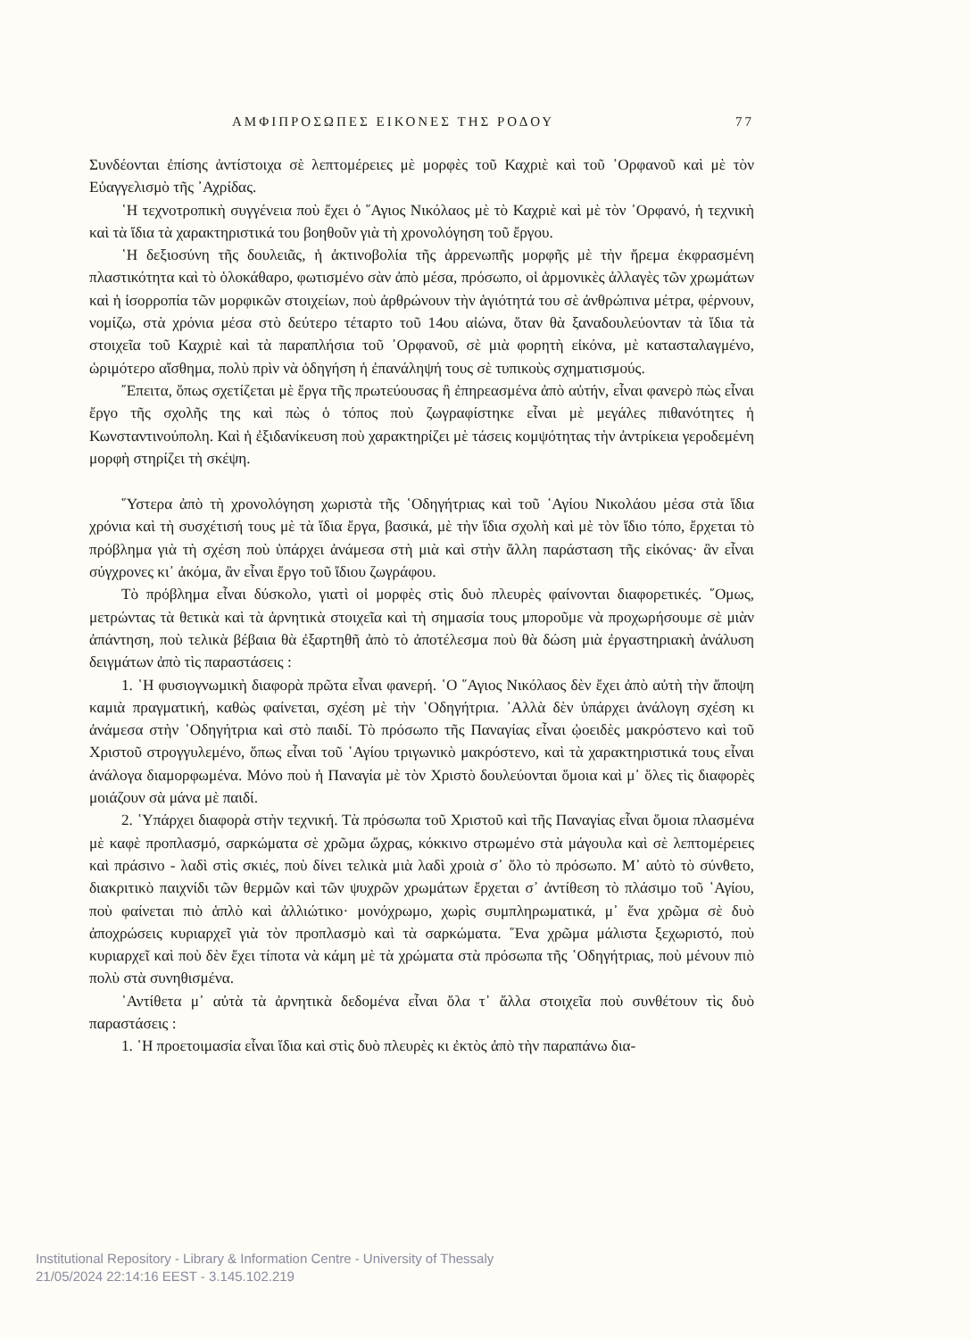ΑΜΦΙΠΡΟΣΩΠΕΣ ΕΙΚΟΝΕΣ ΤΗΣ ΡΟΔΟΥ 77
Συνδέονται ἐπίσης ἀντίστοιχα σὲ λεπτομέρειες μὲ μορφὲς τοῦ Καχριὲ καὶ τοῦ ᾿Ορφανοῦ καὶ μὲ τὸν Εὐαγγελισμὸ τῆς ᾿Αχρίδας.
῾Η τεχνοτροπικὴ συγγένεια ποὺ ἔχει ὁ ῞Αγιος Νικόλαος μὲ τὸ Καχριὲ καὶ μὲ τὸν ᾿Ορφανό, ἡ τεχνικὴ καὶ τὰ ἴδια τὰ χαρακτηριστικά του βοηθοῦν γιὰ τὴ χρονολόγηση τοῦ ἔργου.
῾Η δεξιοσύνη τῆς δουλειᾶς, ἡ ἀκτινοβολία τῆς ἀρρενωπῆς μορφῆς μὲ τὴν ἤρεμα ἐκφρασμένη πλαστικότητα καὶ τὸ ὁλοκάθαρο, φωτισμένο σὰν ἀπὸ μέσα, πρόσωπο, οἱ ἁρμονικὲς ἀλλαγὲς τῶν χρωμάτων καὶ ἡ ἰσορροπία τῶν μορφικῶν στοιχείων, ποὺ ἀρθρώνουν τὴν ἁγιότητά του σὲ ἀνθρώπινα μέτρα, φέρνουν, νομίζω, στὰ χρόνια μέσα στὸ δεύτερο τέταρτο τοῦ 14ου αἰώνα, ὅταν θὰ ξαναδουλεύονταν τὰ ἴδια τὰ στοιχεῖα τοῦ Καχριὲ καὶ τὰ παραπλήσια τοῦ ᾿Ορφανοῦ, σὲ μιὰ φορητὴ εἰκόνα, μὲ κατασταλαγμένο, ὡριμότερο αἴσθημα, πολὺ πρὶν νὰ ὁδηγήση ἡ ἐπανάληψή τους σὲ τυπικοὺς σχηματισμούς.
῎Επειτα, ὅπως σχετίζεται μὲ ἔργα τῆς πρωτεύουσας ἢ ἐπηρεασμένα ἀπὸ αὐτήν, εἶναι φανερὸ πὼς εἶναι ἔργο τῆς σχολῆς της καὶ πὼς ὁ τόπος ποὺ ζωγραφίστηκε εἶναι μὲ μεγάλες πιθανότητες ἡ Κωνσταντινούπολη. Καὶ ἡ ἐξιδανίκευση ποὺ χαρακτηρίζει μὲ τάσεις κομψότητας τὴν ἀντρίκεια γεροδεμένη μορφὴ στηρίζει τὴ σκέψη.
῞Υστερα ἀπὸ τὴ χρονολόγηση χωριστὰ τῆς ῾Οδηγήτριας καὶ τοῦ ῾Αγίου Νικολάου μέσα στὰ ἴδια χρόνια καὶ τὴ συσχέτισή τους μὲ τὰ ἴδια ἔργα, βασικά, μὲ τὴν ἴδια σχολὴ καὶ μὲ τὸν ἴδιο τόπο, ἔρχεται τὸ πρόβλημα γιὰ τὴ σχέση ποὺ ὑπάρχει ἀνάμεσα στὴ μιὰ καὶ στὴν ἄλλη παράσταση τῆς εἰκόνας· ἂν εἶναι σύγχρονες κι᾿ ἀκόμα, ἂν εἶναι ἔργο τοῦ ἴδιου ζωγράφου.
Τὸ πρόβλημα εἶναι δύσκολο, γιατὶ οἱ μορφὲς στὶς δυὸ πλευρὲς φαίνονται διαφορετικές. ῞Ομως, μετρώντας τὰ θετικὰ καὶ τὰ ἀρνητικὰ στοιχεῖα καὶ τὴ σημασία τους μποροῦμε νὰ προχωρήσουμε σὲ μιὰν ἀπάντηση, ποὺ τελικὰ βέβαια θὰ ἐξαρτηθῆ ἀπὸ τὸ ἀποτέλεσμα ποὺ θὰ δώση μιὰ ἐργαστηριακὴ ἀνάλυση δειγμάτων ἀπὸ τὶς παραστάσεις :
1. ῾Η φυσιογνωμικὴ διαφορὰ πρῶτα εἶναι φανερή. ῾Ο ῞Αγιος Νικόλαος δὲν ἔχει ἀπὸ αὐτὴ τὴν ἄποψη καμιὰ πραγματική, καθὼς φαίνεται, σχέση μὲ τὴν ῾Οδηγήτρια. ᾿Αλλὰ δὲν ὑπάρχει ἀνάλογη σχέση κι ἀνάμεσα στὴν ῾Οδηγήτρια καὶ στὸ παιδί. Τὸ πρόσωπο τῆς Παναγίας εἶναι ᾠοειδὲς μακρόστενο καὶ τοῦ Χριστοῦ στρογγυλεμένο, ὅπως εἶναι τοῦ ῾Αγίου τριγωνικὸ μακρόστενο, καὶ τὰ χαρακτηριστικά τους εἶναι ἀνάλογα διαμορφωμένα. Μόνο ποὺ ἡ Παναγία μὲ τὸν Χριστὸ δουλεύονται ὅμοια καὶ μ᾿ ὅλες τὶς διαφορὲς μοιάζουν σὰ μάνα μὲ παιδί.
2. ῾Υπάρχει διαφορὰ στὴν τεχνική. Τὰ πρόσωπα τοῦ Χριστοῦ καὶ τῆς Παναγίας εἶναι ὅμοια πλασμένα μὲ καφὲ προπλασμό, σαρκώματα σὲ χρῶμα ὤχρας, κόκκινο στρωμένο στὰ μάγουλα καὶ σὲ λεπτομέρειες καὶ πράσινο - λαδὶ στὶς σκιές, ποὺ δίνει τελικὰ μιὰ λαδὶ χροιὰ σ᾿ ὅλο τὸ πρόσωπο. Μ᾿ αὐτὸ τὸ σύνθετο, διακριτικὸ παιχνίδι τῶν θερμῶν καὶ τῶν ψυχρῶν χρωμάτων ἔρχεται σ᾿ ἀντίθεση τὸ πλάσιμο τοῦ ῾Αγίου, ποὺ φαίνεται πιὸ ἁπλὸ καὶ ἀλλιώτικο· μονόχρωμο, χωρὶς συμπληρωματικά, μ᾿ ἕνα χρῶμα σὲ δυὸ ἀποχρώσεις κυριαρχεῖ γιὰ τὸν προπλασμὸ καὶ τὰ σαρκώματα. ῞Ενα χρῶμα μάλιστα ξεχωριστό, ποὺ κυριαρχεῖ καὶ ποὺ δὲν ἔχει τίποτα νὰ κάμη μὲ τὰ χρώματα στὰ πρόσωπα τῆς ῾Οδηγήτριας, ποὺ μένουν πιὸ πολὺ στὰ συνηθισμένα.
᾿Αντίθετα μ᾿ αὐτὰ τὰ ἀρνητικὰ δεδομένα εἶναι ὅλα τ᾿ ἄλλα στοιχεῖα ποὺ συνθέτουν τὶς δυὸ παραστάσεις :
1. ῾Η προετοιμασία εἶναι ἴδια καὶ στὶς δυὸ πλευρὲς κι ἐκτὸς ἀπὸ τὴν παραπάνω δια-
Institutional Repository - Library & Information Centre - University of Thessaly
21/05/2024 22:14:16 EEST - 3.145.102.219